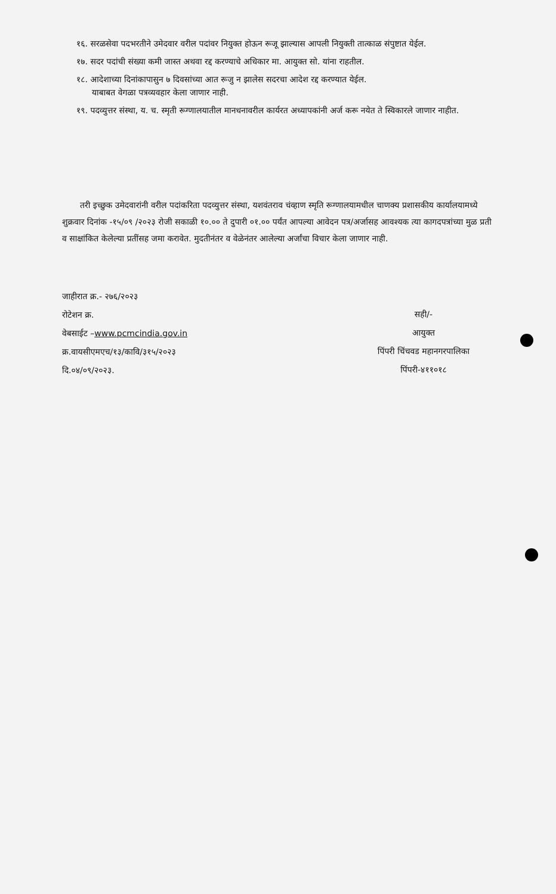१६. सरळसेवा पदभरतीने उमेदवार वरील पदांवर नियुक्त होऊन रूजू झाल्यास आपली नियुक्ती तात्काळ संपुष्टात येईल.
१७. सदर पदांची संख्या कमी जास्त अथवा रद्द करण्याचे अधिकार मा. आयुक्त सो. यांना राहतील.
१८. आदेशाच्या दिनांकापासुन ७ दिवसांच्या आत रूजु न झालेस सदरचा आदेश रद्द करण्यात येईल.
याबाबत वेगळा पत्रव्यवहार केला जाणार नाही.
१९. पदव्युत्तर संस्था, य. च. स्मृती रूग्णालयातील मानधनावरील कार्यरत अध्यापकांनी अर्ज करू नयेत ते स्विकारले जाणार नाहीत.
तरी इच्छुक उमेदवारांनी वरील पदांकरिता पदव्युत्तर संस्था, यशवंतराव चंव्हाण स्मृति रूग्णालयामधील चाणक्य प्रशासकीय कार्यालयामध्ये शुक्रवार दिनांक -१५/०९ /२०२३ रोजी सकाळी १०.०० ते दुपारी ०१.०० पर्यंत आपल्या आवेदन पत्र/अर्जासह आवश्यक त्या कागदपत्रांच्या मुळ प्रती व साक्षांकित केलेल्या प्रतींसह जमा करावेत. मुदतीनंतर व वेळेनंतर आलेल्या अर्जांचा विचार केला जाणार नाही.
जाहीरात क्र.- २७६/२०२३
रोटेशन क्र.
वेबसाईट –www.pcmcindia.gov.in
क्र.वायसीएमएच/१३/कावि/३१५/२०२३
दि.०४/०९/२०२३.
सही/-
आयुक्त
पिंपरी चिंचवड महानगरपालिका
पिंपरी-४११०१८